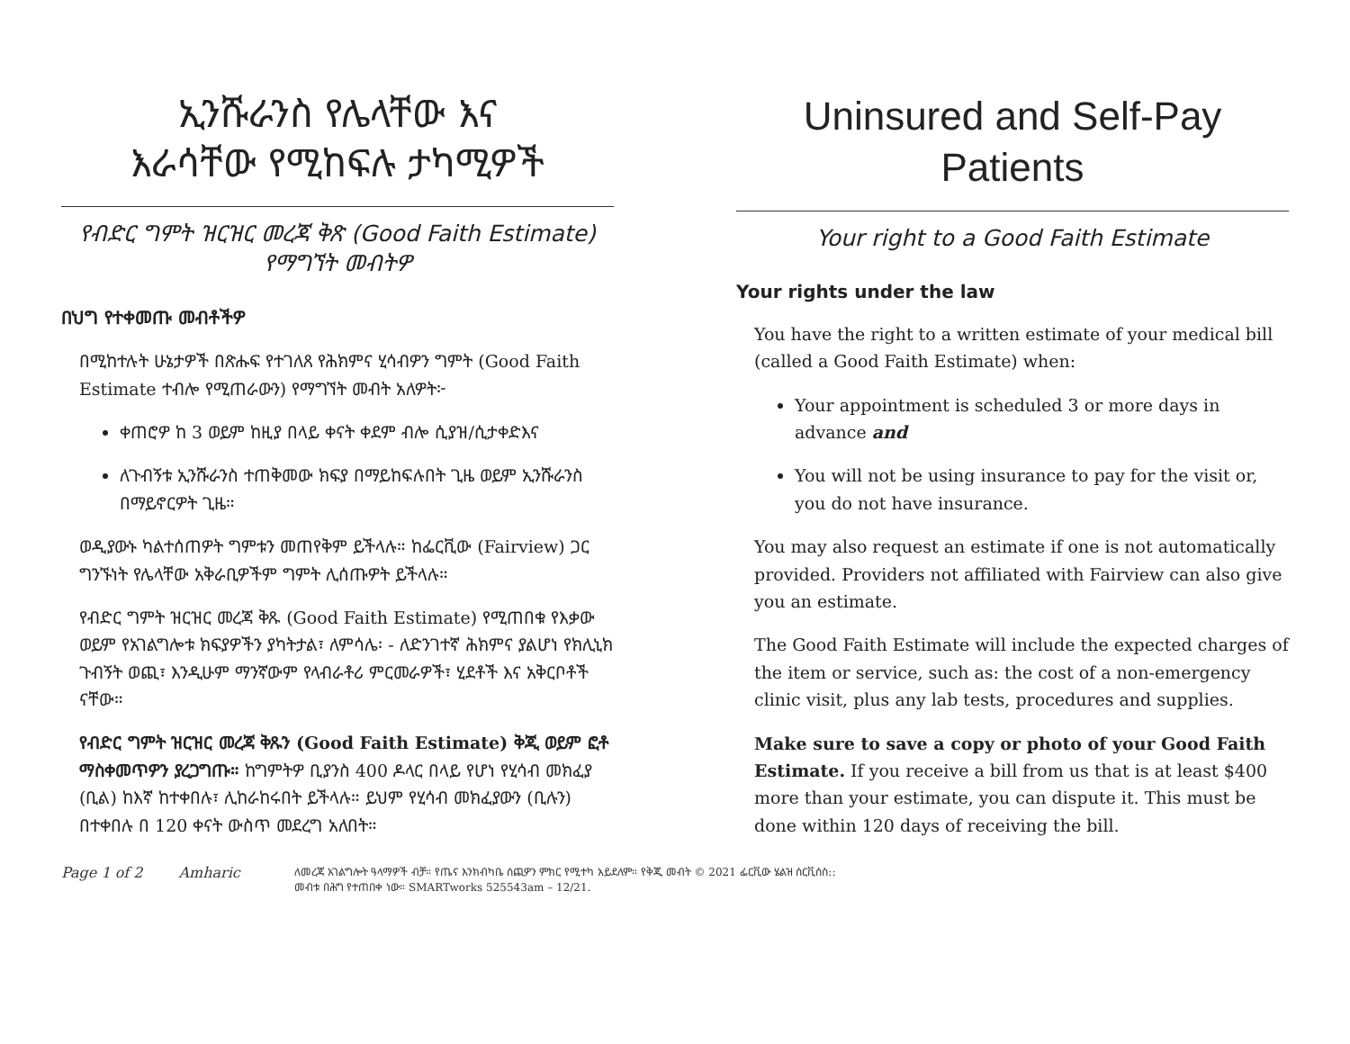ኢንሹራንስ የሌላቸው እና
እራሳቸው የሚከፍሉ ታካሚዎች
የብድር ግምት ዝርዝር መረጃ ቅጽ (Good Faith Estimate) የማግኘት መብትዎ
በህግ የተቀመጡ መብቶችዎ
በሚከተሉት ሁኔታዎች በጽሑፍ የተገለጸ የሕክምና ሂሳብዎን ግምት (Good Faith Estimate ተብሎ የሚጠራውን) የማግኘት መብት አለዎት፦
ቀጠሮዎ ከ 3 ወይም ከዚያ በላይ ቀናት ቀደም ብሎ ሲያዝ/ሲታቀድእና
ለጉብኝቱ ኢንሹራንስ ተጠቅመው ክፍያ በማይከፍሉበት ጊዜ ወይም ኢንሹራንስ በማይኖርዎት ጊዜ።
ወዲያውኑ ካልተሰጠዎት ግምቱን መጠየቅም ይችላሉ። ከፌርቪው (Fairview) ጋር ግንኙነት የሌላቸው አቅራቢዎችም ግምት ሊሰጡዎት ይችላሉ።
የብድር ግምት ዝርዝር መረጃ ቅጹ (Good Faith Estimate) የሚጠበቁ የእቃው ወይም የአገልግሎቱ ክፍያዎችን ያካትታል፣ ለምሳሌ፡ - ለድንገተኛ ሕክምና ያልሆነ የክሊኒክ ጉብኝት ወጪ፣ እንዲሁም ማንኛውም የላብራቶሪ ምርመራዎች፣ ሂደቶች እና አቅርቦቶች ናቸው።
የብድር ግምት ዝርዝር መረጃ ቅጹን (Good Faith Estimate) ቅጂ ወይም ፎቶ ማስቀመጥዎን ያረጋግጡ። ከግምትዎ ቢያንስ 400 ዶላር በላይ የሆነ የሂሳብ መክፈያ (ቢል) ከእኛ ከተቀበሉ፣ ሊከራከሩበት ይችላሉ። ይህም የሂሳብ መክፈያውን (ቢሉን) በተቀበሉ በ 120 ቀናት ውስጥ መደረግ አለበት።
Uninsured and Self-Pay Patients
Your right to a Good Faith Estimate
Your rights under the law
You have the right to a written estimate of your medical bill (called a Good Faith Estimate) when:
Your appointment is scheduled 3 or more days in advance and
You will not be using insurance to pay for the visit or, you do not have insurance.
You may also request an estimate if one is not automatically provided. Providers not affiliated with Fairview can also give you an estimate.
The Good Faith Estimate will include the expected charges of the item or service, such as: the cost of a non-emergency clinic visit, plus any lab tests, procedures and supplies.
Make sure to save a copy or photo of your Good Faith Estimate. If you receive a bill from us that is at least $400 more than your estimate, you can dispute it. This must be done within 120 days of receiving the bill.
Page 1 of 2 Amharic ለመረጃ አገልግሎት ዓላማዎች ብቻ። የጤና እንክብካቤ ሰጪዎን ምክር የሚተካ አይደለም። የቅጂ መብት © 2021 ፌርቪው ሄልዝ ሰርቪሰስ::
መብቱ በሕግ የተጠበቀ ነው። SMARTworks 525543am – 12/21.